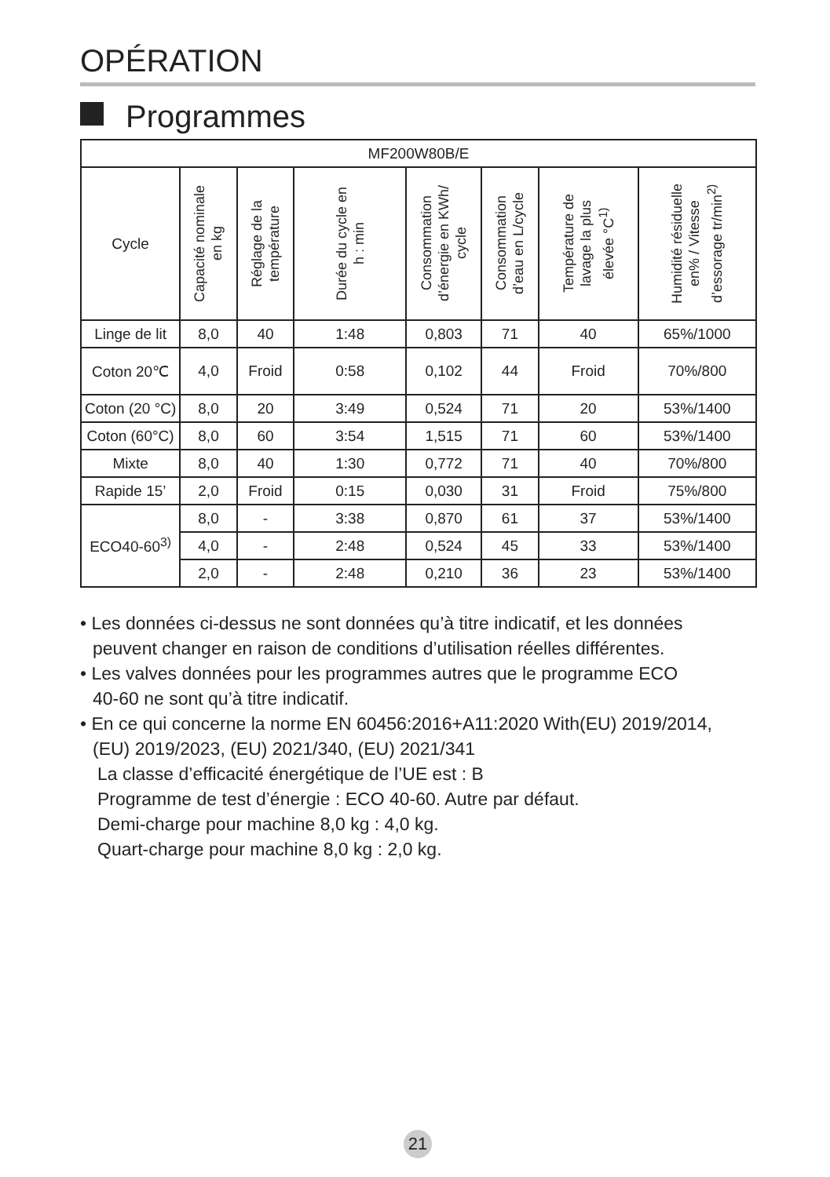OPÉRATION
Programmes
| MF200W80B/E | | | | | | | |
| --- | --- | --- | --- | --- | --- | --- | --- |
| Cycle | Capacité nominale en kg | Réglage de la température | Durée du cycle en h : min | Consommation d’énergie en KWh/ cycle | Consommation d’eau en L/cycle | Température de lavage la plus élevée °C<sup>1)</sup> | Humidité résiduelle en% / Vitesse d’essorage tr/min<sup>2)</sup> |
| Linge de lit | 8,0 | 40 | 1:48 | 0,803 | 71 | 40 | 65%/1000 |
| Coton 20℃ | 4,0 | Froid | 0:58 | 0,102 | 44 | Froid | 70%/800 |
| Coton (20 °C) | 8,0 | 20 | 3:49 | 0,524 | 71 | 20 | 53%/1400 |
| Coton (60°C) | 8,0 | 60 | 3:54 | 1,515 | 71 | 60 | 53%/1400 |
| Mixte | 8,0 | 40 | 1:30 | 0,772 | 71 | 40 | 70%/800 |
| Rapide 15’ | 2,0 | Froid | 0:15 | 0,030 | 31 | Froid | 75%/800 |
| ECO40-60<sup>3)</sup> | 8,0 | - | 3:38 | 0,870 | 61 | 37 | 53%/1400 |
| | 4,0 | - | 2:48 | 0,524 | 45 | 33 | 53%/1400 |
| | 2,0 | - | 2:48 | 0,210 | 36 | 23 | 53%/1400 |
• Les données ci-dessus ne sont données qu’à titre indicatif, et les données
peuvent changer en raison de conditions d’utilisation réelles différentes.
• Les valves données pour les programmes autres que le programme ECO
40-60 ne sont qu’à titre indicatif.
• En ce qui concerne la norme EN 60456:2016+A11:2020 With(EU) 2019/2014,
(EU) 2019/2023, (EU) 2021/340, (EU) 2021/341
La classe d’efficacité énergétique de l’UE est : B
Programme de test d’énergie : ECO 40-60. Autre par défaut.
Demi-charge pour machine 8,0 kg : 4,0 kg.
Quart-charge pour machine 8,0 kg : 2,0 kg.
21